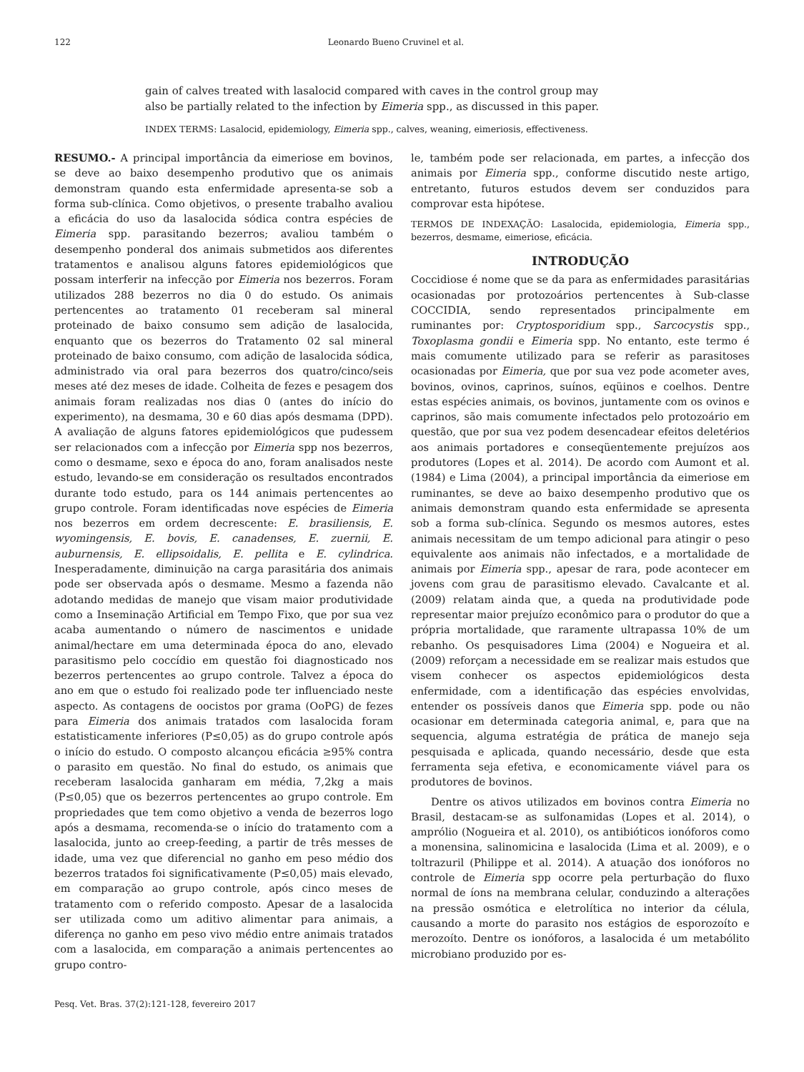122 Leonardo Bueno Cruvinel et al.
gain of calves treated with lasalocid compared with caves in the control group may also be partially related to the infection by Eimeria spp., as discussed in this paper.
INDEX TERMS: Lasalocid, epidemiology, Eimeria spp., calves, weaning, eimeriosis, effectiveness.
RESUMO.- A principal importância da eimeriose em bovinos, se deve ao baixo desempenho produtivo que os animais demonstram quando esta enfermidade apresenta-se sob a forma sub-clínica. Como objetivos, o presente trabalho avaliou a eficácia do uso da lasalocida sódica contra espécies de Eimeria spp. parasitando bezerros; avaliou também o desempenho ponderal dos animais submetidos aos diferentes tratamentos e analisou alguns fatores epidemiológicos que possam interferir na infecção por Eimeria nos bezerros. Foram utilizados 288 bezerros no dia 0 do estudo. Os animais pertencentes ao tratamento 01 receberam sal mineral proteinado de baixo consumo sem adição de lasalocida, enquanto que os bezerros do Tratamento 02 sal mineral proteinado de baixo consumo, com adição de lasalocida sódica, administrado via oral para bezerros dos quatro/cinco/seis meses até dez meses de idade. Colheita de fezes e pesagem dos animais foram realizadas nos dias 0 (antes do início do experimento), na desmama, 30 e 60 dias após desmama (DPD). A avaliação de alguns fatores epidemiológicos que pudessem ser relacionados com a infecção por Eimeria spp nos bezerros, como o desmame, sexo e época do ano, foram analisados neste estudo, levando-se em consideração os resultados encontrados durante todo estudo, para os 144 animais pertencentes ao grupo controle. Foram identificadas nove espécies de Eimeria nos bezerros em ordem decrescente: E. brasiliensis, E. wyomingensis, E. bovis, E. canadenses, E. zuernii, E. auburnensis, E. ellipsoidalis, E. pellita e E. cylindrica. Inesperadamente, diminuição na carga parasitária dos animais pode ser observada após o desmame. Mesmo a fazenda não adotando medidas de manejo que visam maior produtividade como a Inseminação Artificial em Tempo Fixo, que por sua vez acaba aumentando o número de nascimentos e unidade animal/hectare em uma determinada época do ano, elevado parasitismo pelo coccídio em questão foi diagnosticado nos bezerros pertencentes ao grupo controle. Talvez a época do ano em que o estudo foi realizado pode ter influenciado neste aspecto. As contagens de oocistos por grama (OoPG) de fezes para Eimeria dos animais tratados com lasalocida foram estatisticamente inferiores (P≤0,05) as do grupo controle após o início do estudo. O composto alcançou eficácia ≥95% contra o parasito em questão. No final do estudo, os animais que receberam lasalocida ganharam em média, 7,2kg a mais (P≤0,05) que os bezerros pertencentes ao grupo controle. Em propriedades que tem como objetivo a venda de bezerros logo após a desmama, recomenda-se o início do tratamento com a lasalocida, junto ao creep-feeding, a partir de três messes de idade, uma vez que diferencial no ganho em peso médio dos bezerros tratados foi significativamente (P≤0,05) mais elevado, em comparação ao grupo controle, após cinco meses de tratamento com o referido composto. Apesar de a lasalocida ser utilizada como um aditivo alimentar para animais, a diferença no ganho em peso vivo médio entre animais tratados com a lasalocida, em comparação a animais pertencentes ao grupo contro-
le, também pode ser relacionada, em partes, a infecção dos animais por Eimeria spp., conforme discutido neste artigo, entretanto, futuros estudos devem ser conduzidos para comprovar esta hipótese.
TERMOS DE INDEXAÇÃO: Lasalocida, epidemiologia, Eimeria spp., bezerros, desmame, eimeriose, eficácia.
INTRODUÇÃO
Coccidiose é nome que se da para as enfermidades parasitárias ocasionadas por protozoários pertencentes à Sub-classe COCCIDIA, sendo representados principalmente em ruminantes por: Cryptosporidium spp., Sarcocystis spp., Toxoplasma gondii e Eimeria spp. No entanto, este termo é mais comumente utilizado para se referir as parasitoses ocasionadas por Eimeria, que por sua vez pode acometer aves, bovinos, ovinos, caprinos, suínos, eqüinos e coelhos. Dentre estas espécies animais, os bovinos, juntamente com os ovinos e caprinos, são mais comumente infectados pelo protozoário em questão, que por sua vez podem desencadear efeitos deletérios aos animais portadores e conseqüentemente prejuízos aos produtores (Lopes et al. 2014). De acordo com Aumont et al. (1984) e Lima (2004), a principal importância da eimeriose em ruminantes, se deve ao baixo desempenho produtivo que os animais demonstram quando esta enfermidade se apresenta sob a forma sub-clínica. Segundo os mesmos autores, estes animais necessitam de um tempo adicional para atingir o peso equivalente aos animais não infectados, e a mortalidade de animais por Eimeria spp., apesar de rara, pode acontecer em jovens com grau de parasitismo elevado. Cavalcante et al. (2009) relatam ainda que, a queda na produtividade pode representar maior prejuízo econômico para o produtor do que a própria mortalidade, que raramente ultrapassa 10% de um rebanho. Os pesquisadores Lima (2004) e Nogueira et al. (2009) reforçam a necessidade em se realizar mais estudos que visem conhecer os aspectos epidemiológicos desta enfermidade, com a identificação das espécies envolvidas, entender os possíveis danos que Eimeria spp. pode ou não ocasionar em determinada categoria animal, e, para que na sequencia, alguma estratégia de prática de manejo seja pesquisada e aplicada, quando necessário, desde que esta ferramenta seja efetiva, e economicamente viável para os produtores de bovinos.
Dentre os ativos utilizados em bovinos contra Eimeria no Brasil, destacam-se as sulfonamidas (Lopes et al. 2014), o amprólio (Nogueira et al. 2010), os antibióticos ionóforos como a monensina, salinomicina e lasalocida (Lima et al. 2009), e o toltrazuril (Philippe et al. 2014). A atuação dos ionóforos no controle de Eimeria spp ocorre pela perturbação do fluxo normal de íons na membrana celular, conduzindo a alterações na pressão osmótica e eletrolítica no interior da célula, causando a morte do parasito nos estágios de esporozoíto e merozoíto. Dentre os ionóforos, a lasalocida é um metabólito microbiano produzido por es-
Pesq. Vet. Bras. 37(2):121-128, fevereiro 2017